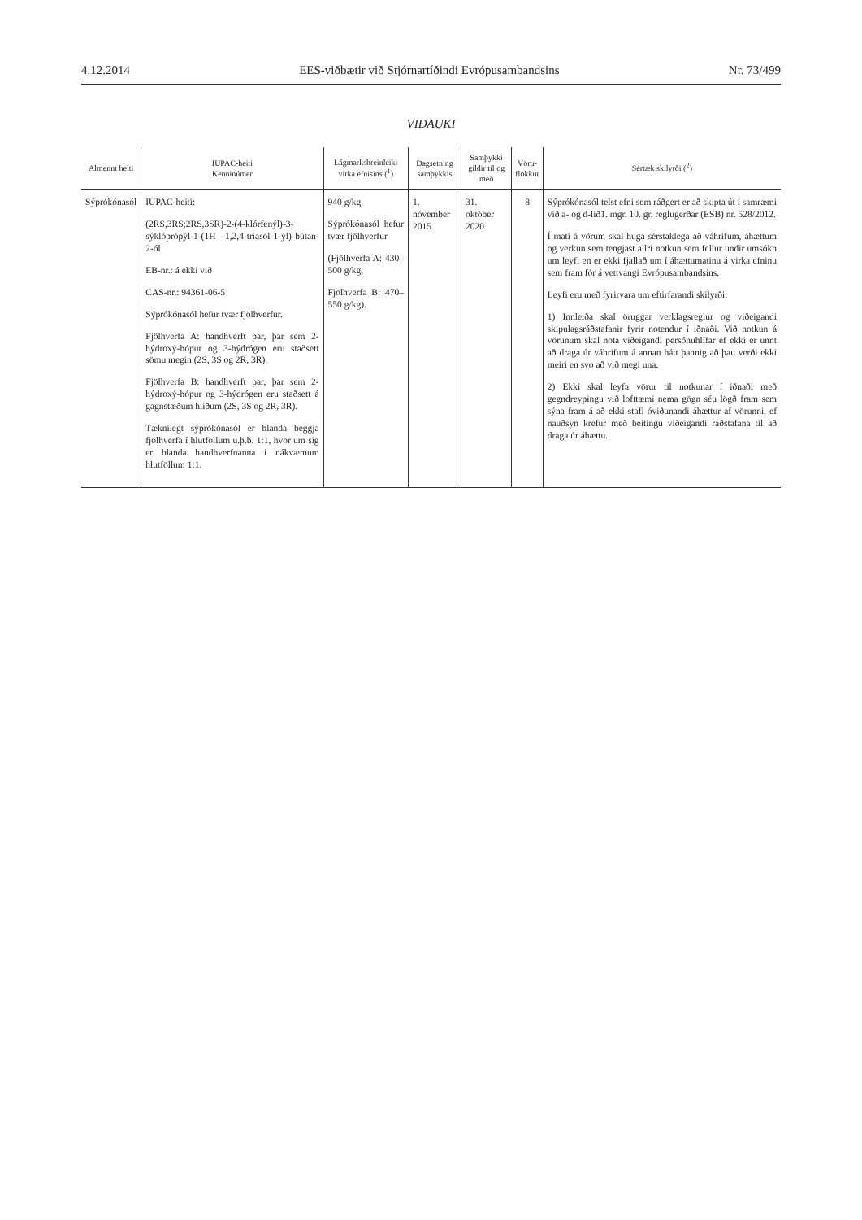4.12.2014 EES-viðbætir við Stjórnartíðindi Evrópusambandsins Nr. 73/499
VIÐAUKI
| Almennt heiti | IUPAC-heiti Kenninúmer | Lágmarkshreinleiki virka efnisins (<sup>1</sup>) | Dagsetning samþykkis | Samþykki gildir til og með | Vöru- flokkur | Sértæk skilyrði (<sup>2</sup>) |
| --- | --- | --- | --- | --- | --- | --- |
| Sýprókónasól | IUPAC-heiti: (2RS,3RS;2RS,3SR)-2-(4-klórfenýl)-3-sýklóprópýl-1-(1H—1,2,4-tríasól-1-ýl) bútan-2-ól EB-nr.: á ekki við CAS-nr.: 94361-06-5 Sýprókónasól hefur tvær fjölhverfur. Fjölhverfa A: handhverft par, þar sem 2-hýdroxý-hópur og 3-hýdrógen eru staðsett sömu megin (2S, 3S og 2R, 3R). Fjölhverfa B: handhverft par, þar sem 2-hýdroxý-hópur og 3-hýdrógen eru staðsett á gagnstæðum hliðum (2S, 3S og 2R, 3R). Tæknilegt sýprókónasól er blanda beggja fjölhverfa í hlutföllum u.þ.b. 1:1, hvor um sig er blanda handhverfnanna í nákvæmum hlutföllum 1:1. | 940 g/kg Sýprókónasól hefur tvær fjölhverfur (Fjölhverfa A: 430–500 g/kg, Fjölhverfa B: 470–550 g/kg). | 1. nóvember 2015 | 31. október 2020 | 8 | Sýprókónasól telst efni sem ráðgert er að skipta út í samræmi við a- og d-lið1. mgr. 10. gr. reglugerðar (ESB) nr. 528/2012. Í mati á vörum skal huga sérstaklega að váhrifum, áhættum og verkun sem tengjast allri notkun sem fellur undir umsókn um leyfi en er ekki fjallað um í áhættumatinu á virka efninu sem fram fór á vettvangi Evrópusambandsins. Leyfi eru með fyrirvara um eftirfarandi skilyrði: 1) Innleiða skal öruggar verklagsreglur og viðeigandi skipulagsráðstafanir fyrir notendur í iðnaði. Við notkun á vörunum skal nota viðeigandi persónuhlífar ef ekki er unnt að draga úr váhrifum á annan hátt þannig að þau verði ekki meiri en svo að við megi una. 2) Ekki skal leyfa vörur til notkunar í iðnaði með gegndreypingu við lofttæmi nema gögn séu lögð fram sem sýna fram á að ekki stafi óviðunandi áhættur af vörunni, ef nauðsyn krefur með beitingu viðeigandi ráðstafana til að draga úr áhættu. |